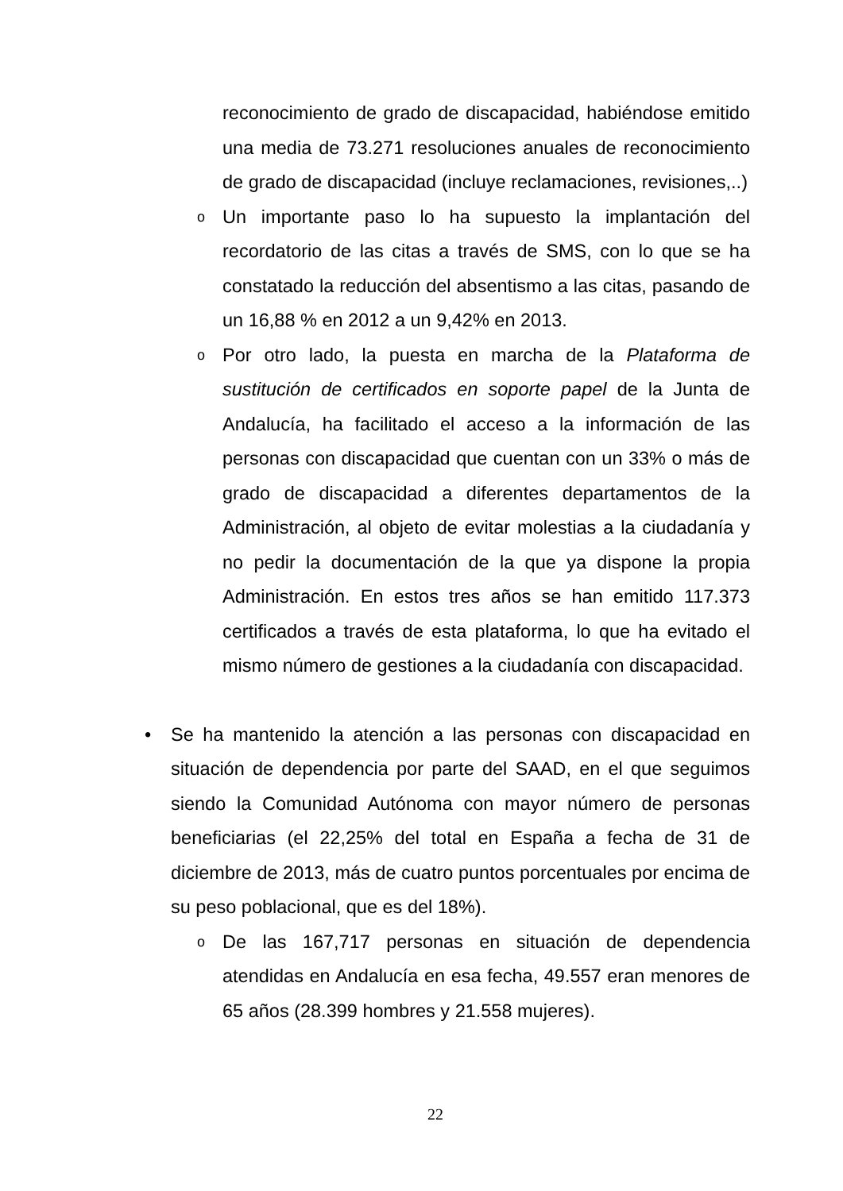reconocimiento de grado de discapacidad, habiéndose emitido una media de 73.271 resoluciones anuales de reconocimiento de grado de discapacidad (incluye reclamaciones, revisiones,..)
o
Un importante paso lo ha supuesto la implantación del recordatorio de las citas a través de SMS, con lo que se ha constatado la reducción del absentismo a las citas, pasando de un 16,88 % en 2012 a un 9,42% en 2013.
o
Por otro lado, la puesta en marcha de la Plataforma de sustitución de certificados en soporte papel de la Junta de Andalucía, ha facilitado el acceso a la información de las personas con discapacidad que cuentan con un 33% o más de grado de discapacidad a diferentes departamentos de la Administración, al objeto de evitar molestias a la ciudadanía y no pedir la documentación de la que ya dispone la propia Administración. En estos tres años se han emitido 117.373 certificados a través de esta plataforma, lo que ha evitado el mismo número de gestiones a la ciudadanía con discapacidad.
•
Se ha mantenido la atención a las personas con discapacidad en situación de dependencia por parte del SAAD, en el que seguimos siendo la Comunidad Autónoma con mayor número de personas beneficiarias (el 22,25% del total en España a fecha de 31 de diciembre de 2013, más de cuatro puntos porcentuales por encima de su peso poblacional, que es del 18%).
o
De las 167,717 personas en situación de dependencia atendidas en Andalucía en esa fecha, 49.557 eran menores de 65 años (28.399 hombres y 21.558 mujeres).
22